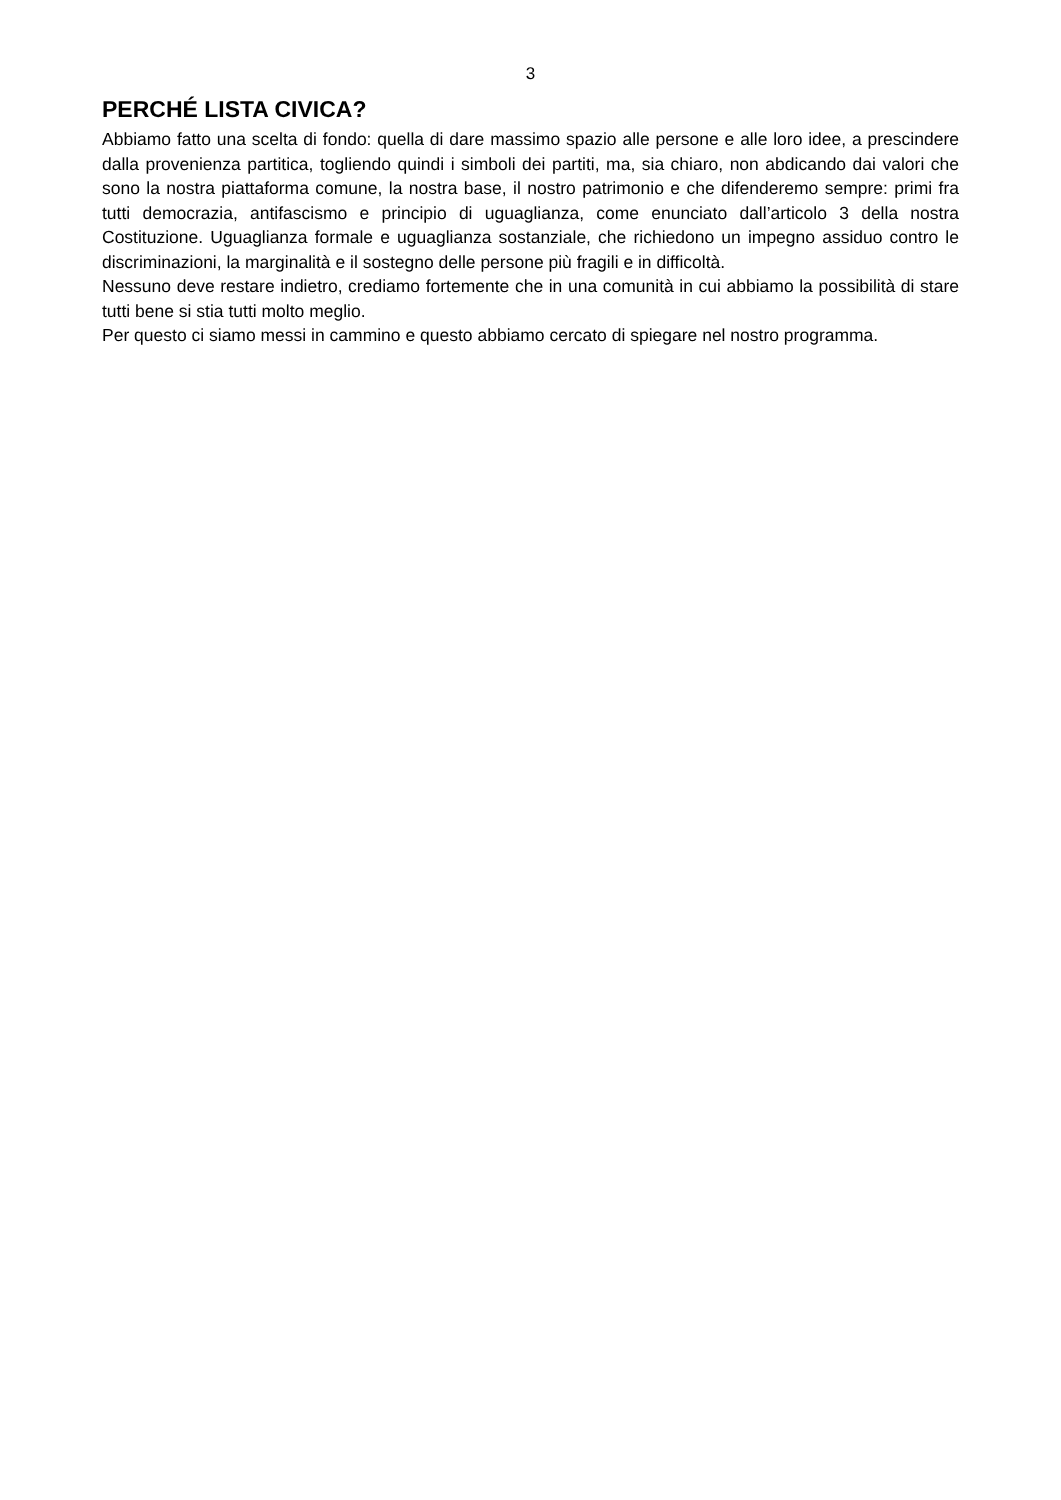3
PERCHÉ LISTA CIVICA?
Abbiamo fatto una scelta di fondo: quella di dare massimo spazio alle persone e alle loro idee, a prescindere dalla provenienza partitica, togliendo quindi i simboli dei partiti, ma, sia chiaro, non abdicando dai valori che sono la nostra piattaforma comune, la nostra base, il nostro patrimonio e che difenderemo sempre: primi fra tutti democrazia, antifascismo e principio di uguaglianza, come enunciato dall’articolo 3 della nostra Costituzione. Uguaglianza formale e uguaglianza sostanziale, che richiedono un impegno assiduo contro le discriminazioni, la marginalità e il sostegno delle persone più fragili e in difficoltà.
Nessuno deve restare indietro, crediamo fortemente che in una comunità in cui abbiamo la possibilità di stare tutti bene si stia tutti molto meglio.
Per questo ci siamo messi in cammino e questo abbiamo cercato di spiegare nel nostro programma.